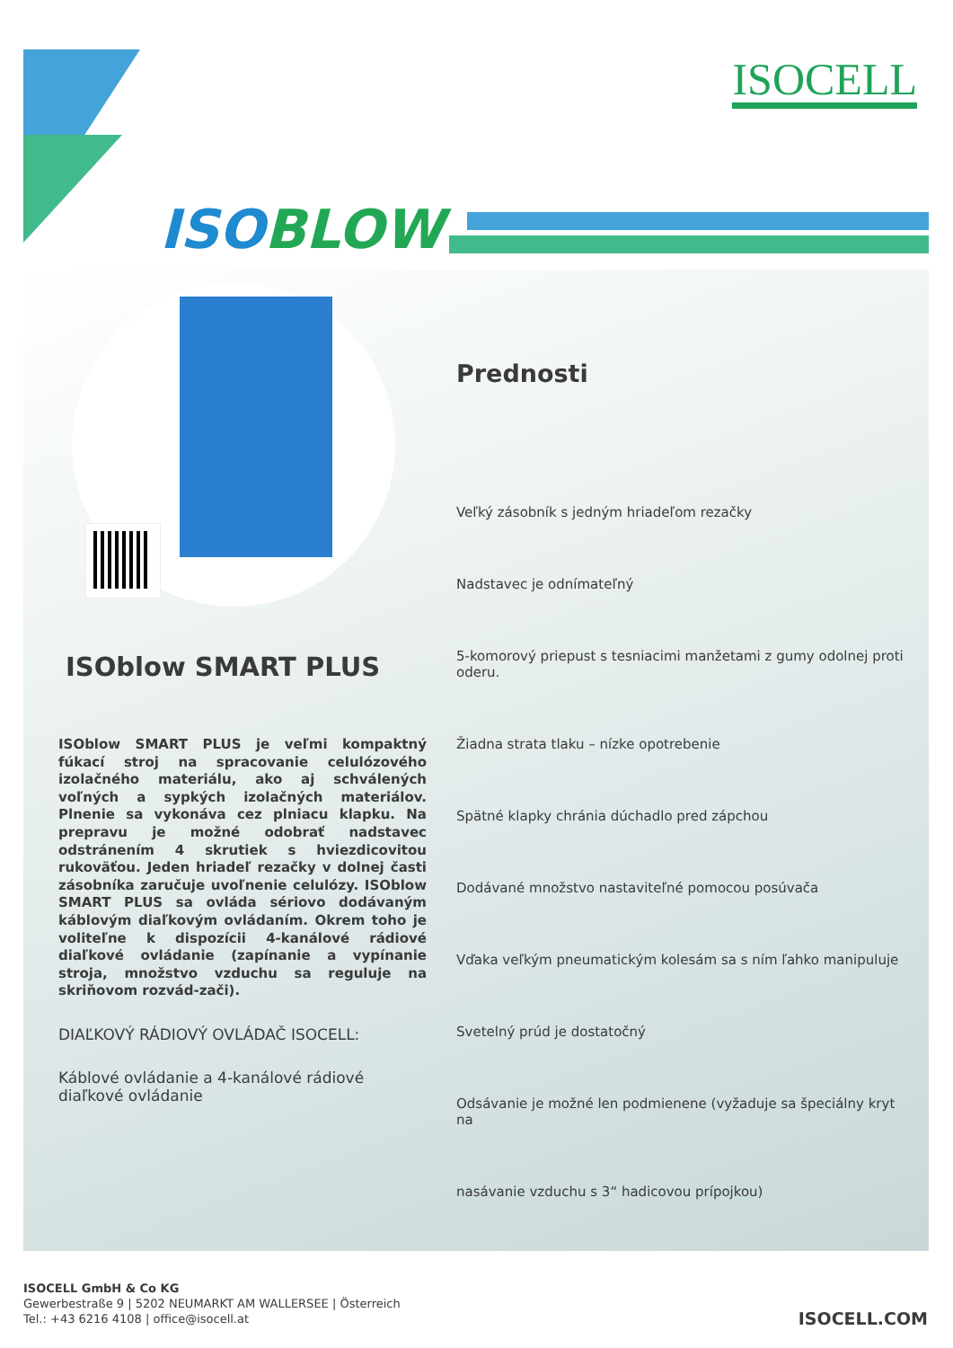ISOCELL
ISOBLOW
ISOblow SMART PLUS
ISOblow SMART PLUS je veľmi kompaktný fúkací stroj na spracovanie celulózového izolačného materiálu, ako aj schválených voľných a sypkých izolačných materiálov. Plnenie sa vykonáva cez plniacu klapku. Na prepravu je možné odobrať nadstavec odstránením 4 skrutiek s hviezdicovitou rukoväťou. Jeden hriadeľ rezačky v dolnej časti zásobníka zaručuje uvoľnenie celulózy. ISOblow SMART PLUS sa ovláda sériovo dodávaným káblovým diaľkovým ovládaním. Okrem toho je voliteľne k dispozícii 4-kanálové rádiové diaľkové ovládanie (zapínanie a vypínanie stroja, množstvo vzduchu sa reguluje na skriňovom rozvád-zači).
DIAĽKOVÝ RÁDIOVÝ OVLÁDAČ ISOCELL:
Káblové ovládanie a 4-kanálové rádiové diaľkové ovládanie
Prednosti
Veľký zásobník s jedným hriadeľom rezačky
Nadstavec je odnímateľný
5-komorový priepust s tesniacimi manžetami z gumy odolnej proti oderu.
Žiadna strata tlaku – nízke opotrebenie
Spätné klapky chránia dúchadlo pred zápchou
Dodávané množstvo nastaviteľné pomocou posúvača
Vďaka veľkým pneumatickým kolesám sa s ním ľahko manipuluje
Svetelný prúd je dostatočný
Odsávanie je možné len podmienene (vyžaduje sa špeciálny kryt na
nasávanie vzduchu s 3“ hadicovou prípojkou)
ISOCELL GmbH & Co KG
Gewerbestraße 9 | 5202 NEUMARKT AM WALLERSEE | Österreich
Tel.: +43 6216 4108 | office@isocell.at
ISOCELL.COM